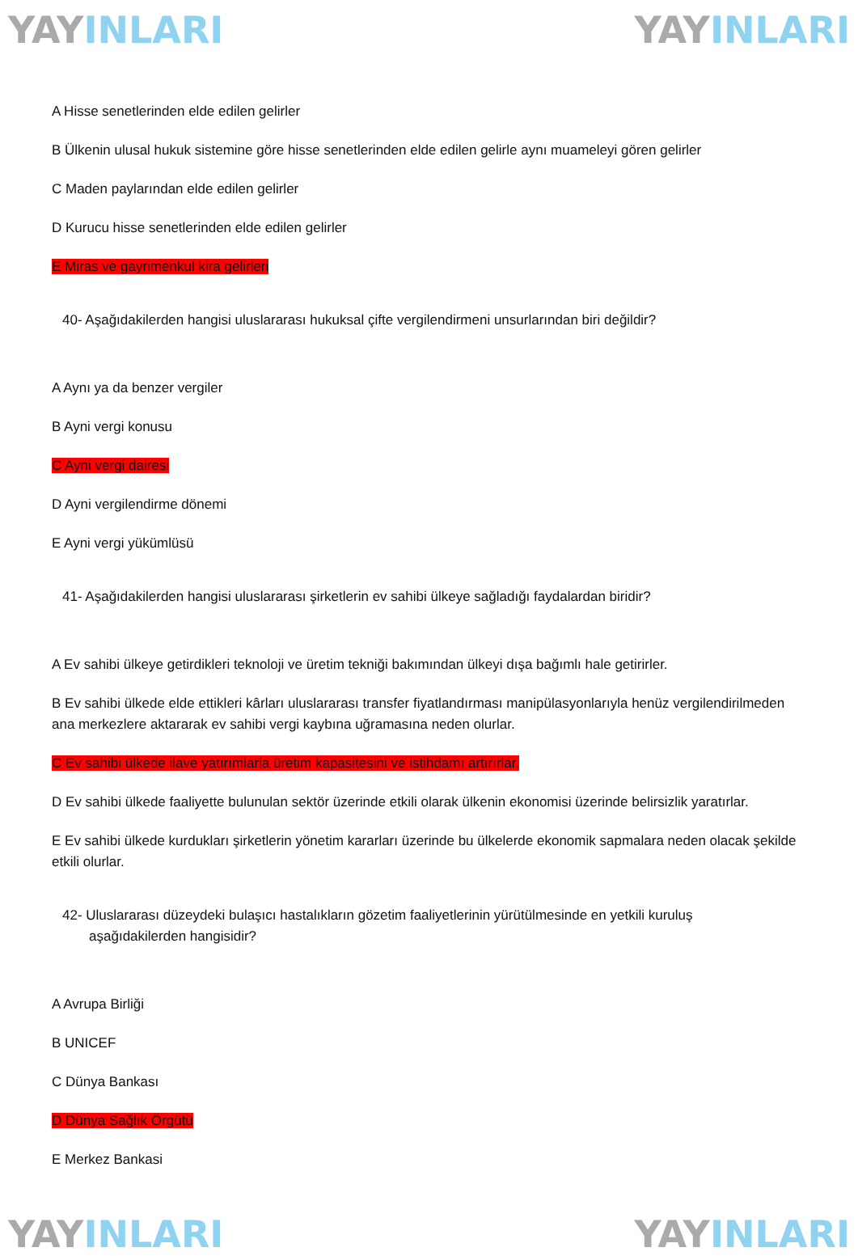YAYINLARI YAYINLARI
A Hisse senetlerinden elde edilen gelirler
B Ülkenin ulusal hukuk sistemine göre hisse senetlerinden elde edilen gelirle aynı muameleyi gören gelirler
C Maden paylarından elde edilen gelirler
D Kurucu hisse senetlerinden elde edilen gelirler
E Miras ve gayrimenkul kira gelirleri
40- Aşağıdakilerden hangisi uluslararası hukuksal çifte vergilendirmeni unsurlarından biri değildir?
A Aynı ya da benzer vergiler
B Ayni vergi konusu
C Ayni vergi dairesi
D Ayni vergilendirme dönemi
E Ayni vergi yükümlüsü
41- Aşağıdakilerden hangisi uluslararası şirketlerin ev sahibi ülkeye sağladığı faydalardan biridir?
A Ev sahibi ülkeye getirdikleri teknoloji ve üretim tekniği bakımından ülkeyi dışa bağımlı hale getirirler.
B Ev sahibi ülkede elde ettikleri kârları uluslararası transfer fiyatlandırması manipülasyonlarıyla henüz vergilendirilmeden ana merkezlere aktararak ev sahibi vergi kaybına uğramasına neden olurlar.
C Ev sahibi ülkede ilave yatırımlarla üretim kapasitesini ve istihdamı artırırlar.
D Ev sahibi ülkede faaliyette bulunulan sektör üzerinde etkili olarak ülkenin ekonomisi üzerinde belirsizlik yaratırlar.
E Ev sahibi ülkede kurdukları şirketlerin yönetim kararları üzerinde bu ülkelerde ekonomik sapmalara neden olacak şekilde etkili olurlar.
42- Uluslararası düzeydeki bulaşıcı hastalıkların gözetim faaliyetlerinin yürütülmesinde en yetkili kuruluş
aşağıdakilerden hangisidir?
A Avrupa Birliği
B UNICEF
C Dünya Bankası
D Dünya Sağlık Örgütü
E Merkez Bankasi
YAYINLARI YAYINLARI